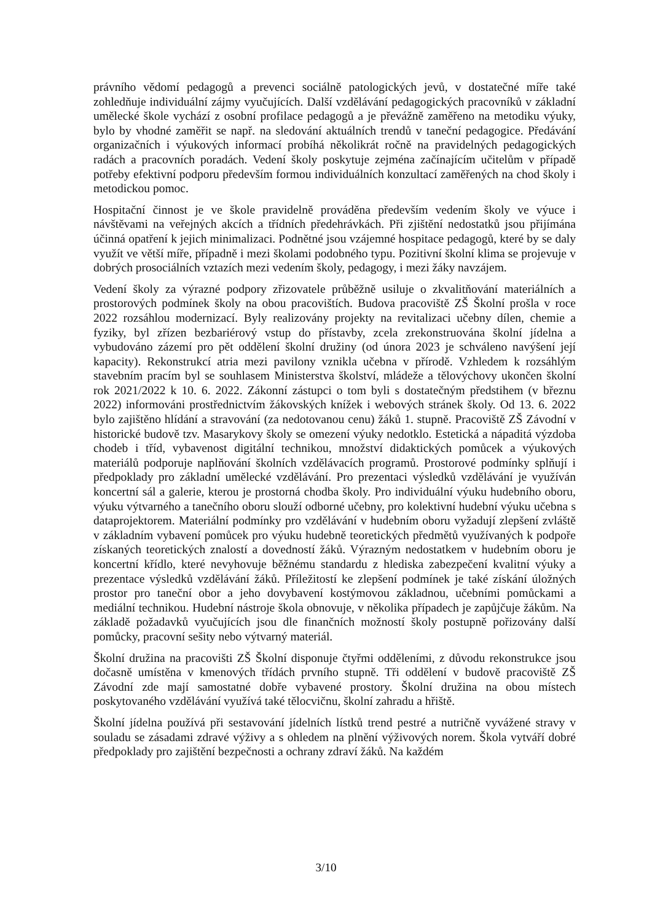právního vědomí pedagogů a prevenci sociálně patologických jevů, v dostatečné míře také zohledňuje individuální zájmy vyučujících. Další vzdělávání pedagogických pracovníků v základní umělecké škole vychází z osobní profilace pedagogů a je převážně zaměřeno na metodiku výuky, bylo by vhodné zaměřit se např. na sledování aktuálních trendů v taneční pedagogice. Předávání organizačních i výukových informací probíhá několikrát ročně na pravidelných pedagogických radách a pracovních poradách. Vedení školy poskytuje zejména začínajícím učitelům v případě potřeby efektivní podporu především formou individuálních konzultací zaměřených na chod školy i metodickou pomoc.
Hospitační činnost je ve škole pravidelně prováděna především vedením školy ve výuce i návštěvami na veřejných akcích a třídních předehrávkách. Při zjištění nedostatků jsou přijímána účinná opatření k jejich minimalizaci. Podnětné jsou vzájemné hospitace pedagogů, které by se daly využít ve větší míře, případně i mezi školami podobného typu. Pozitivní školní klima se projevuje v dobrých prosociálních vztazích mezi vedením školy, pedagogy, i mezi žáky navzájem.
Vedení školy za výrazné podpory zřizovatele průběžně usiluje o zkvalitňování materiálních a prostorových podmínek školy na obou pracovištích. Budova pracoviště ZŠ Školní prošla v roce 2022 rozsáhlou modernizací. Byly realizovány projekty na revitalizaci učebny dílen, chemie a fyziky, byl zřízen bezbariérový vstup do přístavby, zcela zrekonstruována školní jídelna a vybudováno zázemí pro pět oddělení školní družiny (od února 2023 je schváleno navýšení její kapacity). Rekonstrukcí atria mezi pavilony vznikla učebna v přírodě. Vzhledem k rozsáhlým stavebním pracím byl se souhlasem Ministerstva školství, mládeže a tělovýchovy ukončen školní rok 2021/2022 k 10. 6. 2022. Zákonní zástupci o tom byli s dostatečným předstihem (v březnu 2022) informováni prostřednictvím žákovských knížek i webových stránek školy. Od 13. 6. 2022 bylo zajištěno hlídání a stravování (za nedotovanou cenu) žáků 1. stupně. Pracoviště ZŠ Závodní v historické budově tzv. Masarykovy školy se omezení výuky nedotklo. Estetická a nápaditá výzdoba chodeb i tříd, vybavenost digitální technikou, množství didaktických pomůcek a výukových materiálů podporuje naplňování školních vzdělávacích programů. Prostorové podmínky splňují i předpoklady pro základní umělecké vzdělávání. Pro prezentaci výsledků vzdělávání je využíván koncertní sál a galerie, kterou je prostorná chodba školy. Pro individuální výuku hudebního oboru, výuku výtvarného a tanečního oboru slouží odborné učebny, pro kolektivní hudební výuku učebna s dataprojektorem. Materiální podmínky pro vzdělávání v hudebním oboru vyžadují zlepšení zvláště v základním vybavení pomůcek pro výuku hudebně teoretických předmětů využívaných k podpoře získaných teoretických znalostí a dovedností žáků. Výrazným nedostatkem v hudebním oboru je koncertní křídlo, které nevyhovuje běžnému standardu z hlediska zabezpečení kvalitní výuky a prezentace výsledků vzdělávání žáků. Příležitostí ke zlepšení podmínek je také získání úložných prostor pro taneční obor a jeho dovybavení kostýmovou základnou, učebními pomůckami a mediální technikou. Hudební nástroje škola obnovuje, v několika případech je zapůjčuje žákům. Na základě požadavků vyučujících jsou dle finančních možností školy postupně pořizovány další pomůcky, pracovní sešity nebo výtvarný materiál.
Školní družina na pracovišti ZŠ Školní disponuje čtyřmi odděleními, z důvodu rekonstrukce jsou dočasně umístěna v kmenových třídách prvního stupně. Tři oddělení v budově pracoviště ZŠ Závodní zde mají samostatné dobře vybavené prostory. Školní družina na obou místech poskytovaného vzdělávání využívá také tělocvičnu, školní zahradu a hřiště.
Školní jídelna používá při sestavování jídelních lístků trend pestré a nutričně vyvážené stravy v souladu se zásadami zdravé výživy a s ohledem na plnění výživových norem. Škola vytváří dobré předpoklady pro zajištění bezpečnosti a ochrany zdraví žáků. Na každém
3/10